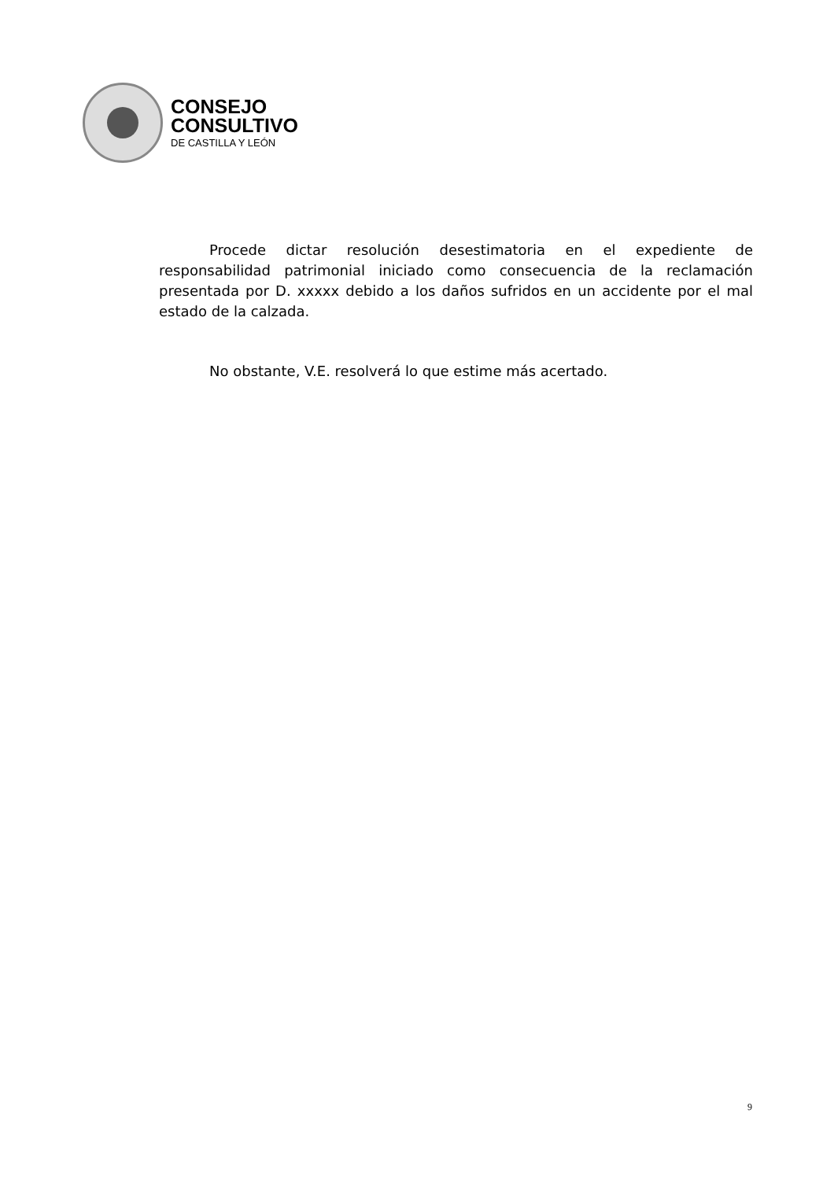CONSEJO
CONSULTIVO
DE CASTILLA Y LEÓN
Procede dictar resolución desestimatoria en el expediente de responsabilidad patrimonial iniciado como consecuencia de la reclamación presentada por D. xxxxx debido a los daños sufridos en un accidente por el mal estado de la calzada.
No obstante, V.E. resolverá lo que estime más acertado.
9